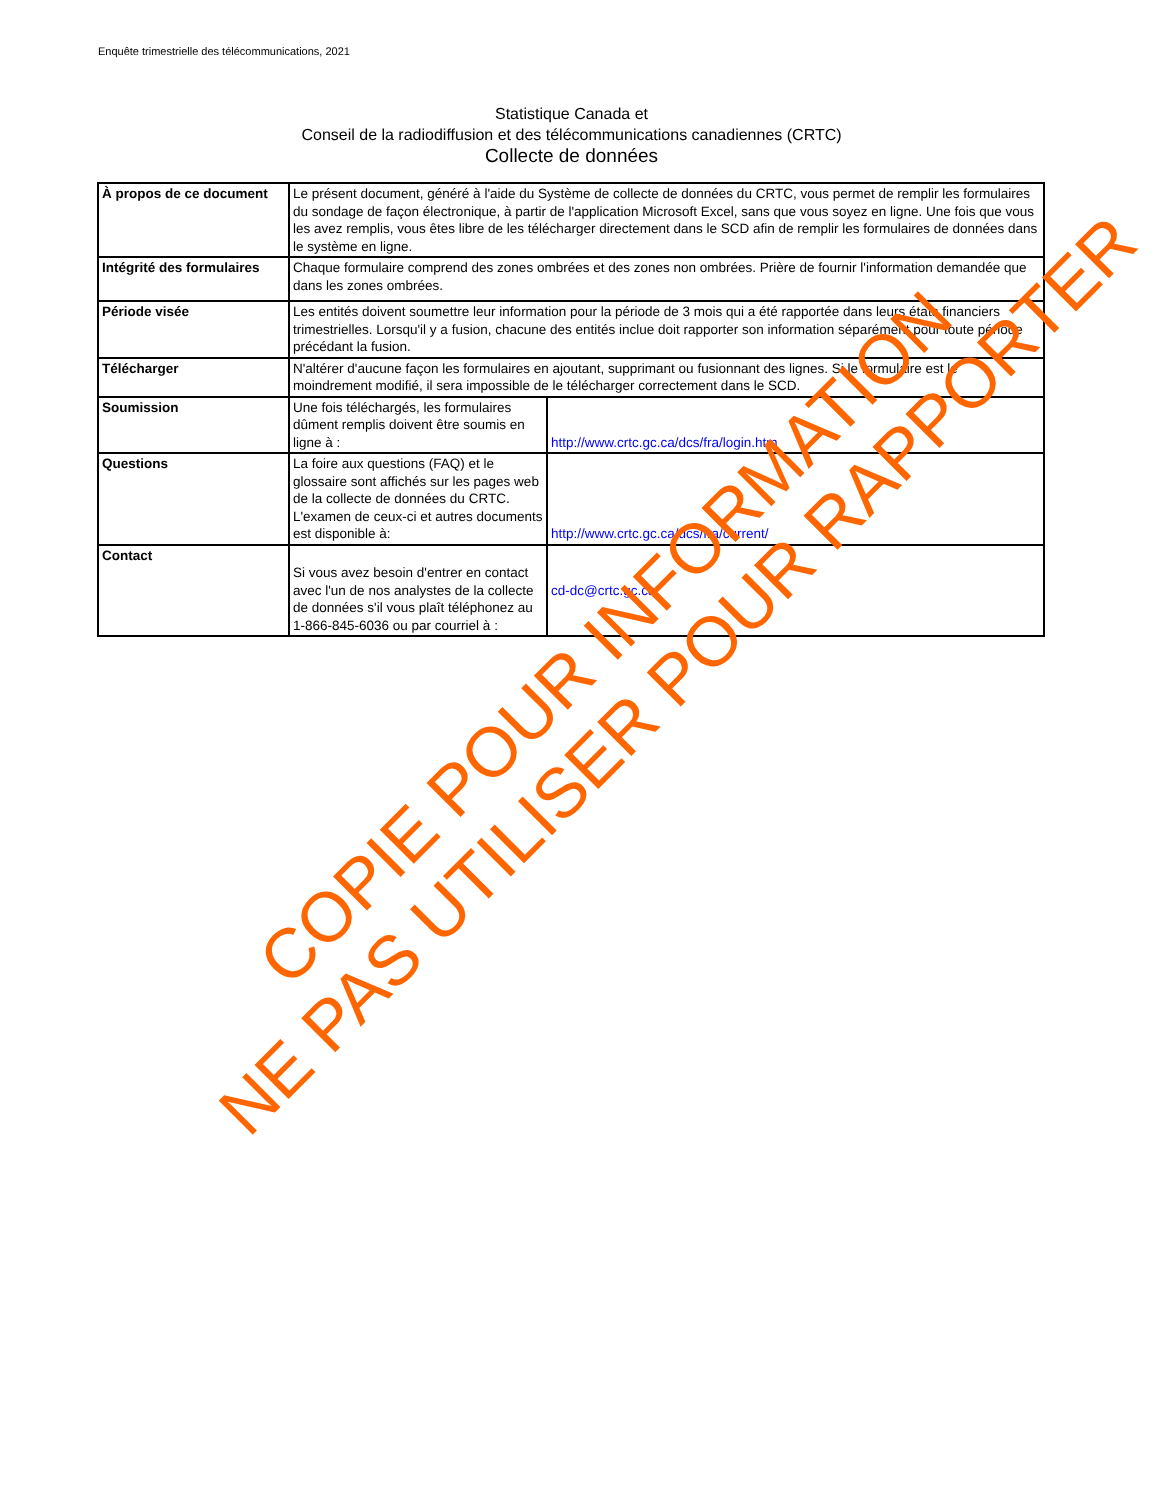Enquête trimestrielle des télécommunications, 2021
Statistique Canada et
Conseil de la radiodiffusion et des télécommunications canadiennes (CRTC)
Collecte de données
| À propos de ce document | Le présent document, généré à l'aide du Système de collecte de données du CRTC, vous permet de remplir les formulaires du sondage de façon électronique, à partir de l'application Microsoft Excel, sans que vous soyez en ligne. Une fois que vous les avez remplis, vous êtes libre de les télécharger directement dans le SCD afin de remplir les formulaires de données dans le système en ligne. | |
| Intégrité des formulaires | Chaque formulaire comprend des zones ombrées et des zones non ombrées. Prière de fournir l'information demandée que dans les zones ombrées. | |
| Période visée | Les entités doivent soumettre leur information pour la période de 3 mois qui a été rapportée dans leurs états financiers trimestrielles. Lorsqu'il y a fusion, chacune des entités inclue doit rapporter son information séparément pour toute période précédant la fusion. | |
| Télécharger | N'altérer d'aucune façon les formulaires en ajoutant, supprimant ou fusionnant des lignes. Si le formulaire est le moindrement modifié, il sera impossible de le télécharger correctement dans le SCD. | |
| Soumission | Une fois téléchargés, les formulaires dûment remplis doivent être soumis en ligne à : | http://www.crtc.gc.ca/dcs/fra/login.htm |
| Questions | La foire aux questions (FAQ) et le glossaire sont affichés sur les pages web de la collecte de données du CRTC. L'examen de ceux-ci et autres documents est disponible à: | http://www.crtc.gc.ca/dcs/fra/current/ |
| Contact | Si vous avez besoin d'entrer en contact avec l'un de nos analystes de la collecte de données s'il vous plaît téléphonez au 1-866-845-6036 ou par courriel à : | cd-dc@crtc.gc.ca |
COPIE POUR INFORMATION
NE PAS UTILISER POUR RAPPORTER